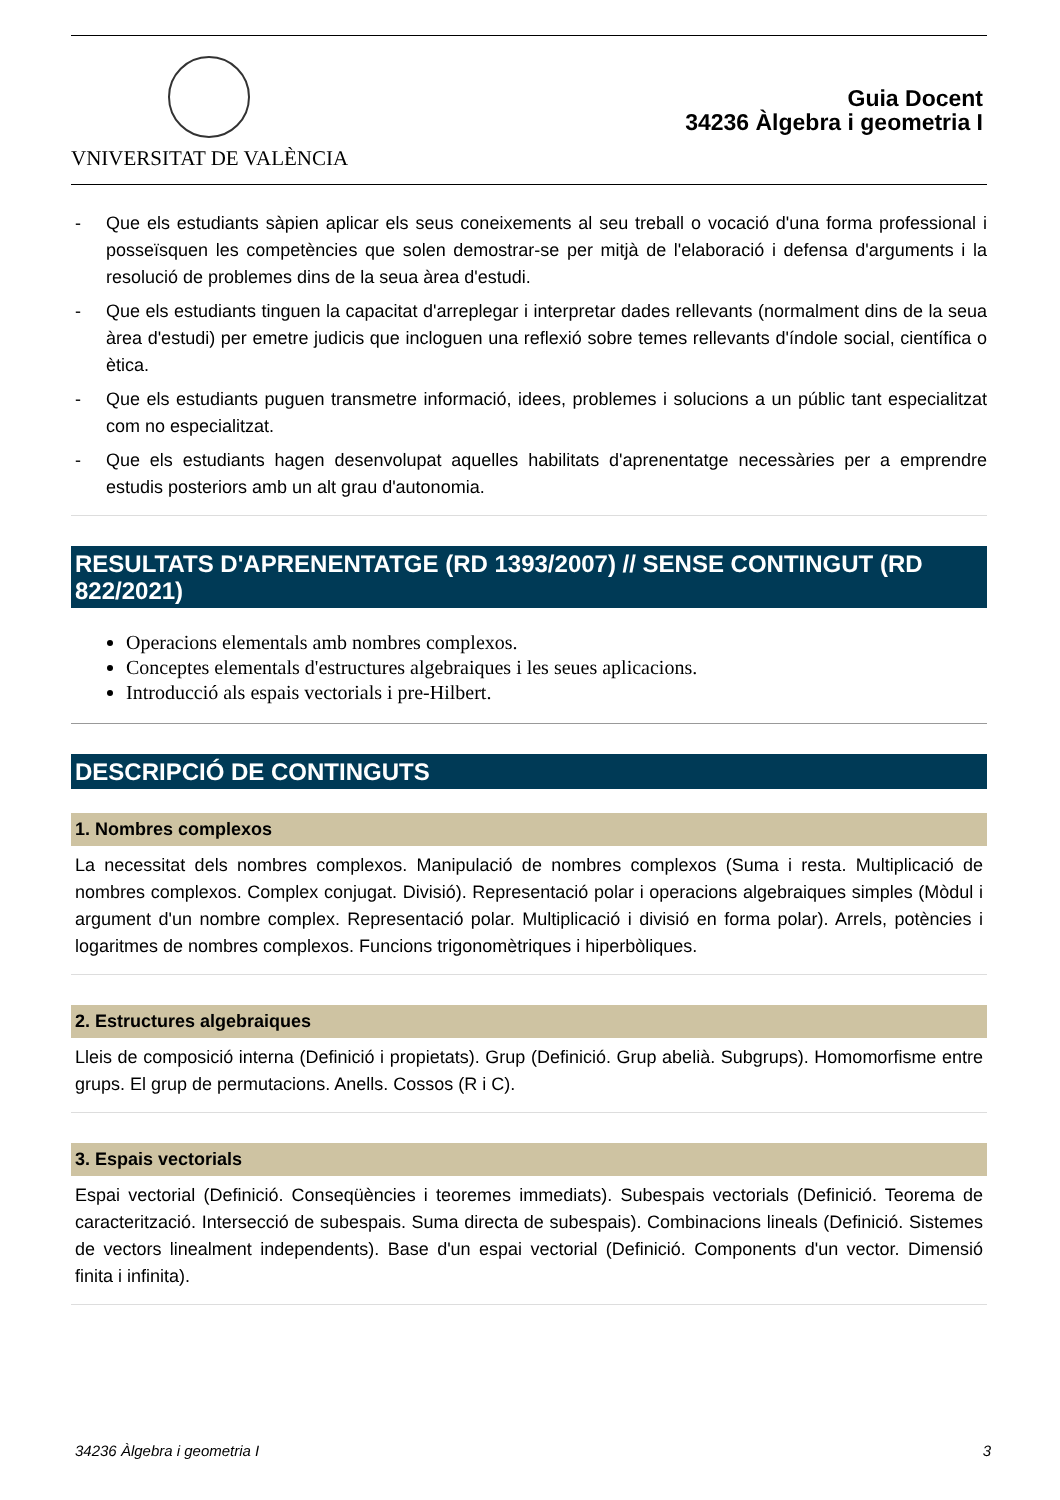VNIVERSITAT DE VALÈNCIA
Guia Docent
34236 Àlgebra i geometria I
- Que els estudiants sàpien aplicar els seus coneixements al seu treball o vocació d'una forma professional i posseïsquen les competències que solen demostrar-se per mitjà de l'elaboració i defensa d'arguments i la resolució de problemes dins de la seua àrea d'estudi.
- Que els estudiants tinguen la capacitat d'arreplegar i interpretar dades rellevants (normalment dins de la seua àrea d'estudi) per emetre judicis que incloguen una reflexió sobre temes rellevants d'índole social, científica o ètica.
- Que els estudiants puguen transmetre informació, idees, problemes i solucions a un públic tant especialitzat com no especialitzat.
- Que els estudiants hagen desenvolupat aquelles habilitats d'aprenentatge necessàries per a emprendre estudis posteriors amb un alt grau d'autonomia.
RESULTATS D'APRENENTATGE (RD 1393/2007) // SENSE CONTINGUT (RD 822/2021)
Operacions elementals amb nombres complexos.
Conceptes elementals d'estructures algebraiques i les seues aplicacions.
Introducció als espais vectorials i pre-Hilbert.
DESCRIPCIÓ DE CONTINGUTS
1. Nombres complexos
La necessitat dels nombres complexos. Manipulació de nombres complexos (Suma i resta. Multiplicació de nombres complexos. Complex conjugat. Divisió). Representació polar i operacions algebraiques simples (Mòdul i argument d'un nombre complex. Representació polar. Multiplicació i divisió en forma polar). Arrels, potències i logaritmes de nombres complexos. Funcions trigonomètriques i hiperbòliques.
2. Estructures algebraiques
Lleis de composició interna (Definició i propietats). Grup (Definició. Grup abelià. Subgrups). Homomorfisme entre grups. El grup de permutacions. Anells. Cossos (R i C).
3. Espais vectorials
Espai vectorial (Definició. Conseqüències i teoremes immediats). Subespais vectorials (Definició. Teorema de caracterització. Intersecció de subespais. Suma directa de subespais). Combinacions lineals (Definició. Sistemes de vectors linealment independents). Base d'un espai vectorial (Definició. Components d'un vector. Dimensió finita i infinita).
34236 Àlgebra i geometria I 3